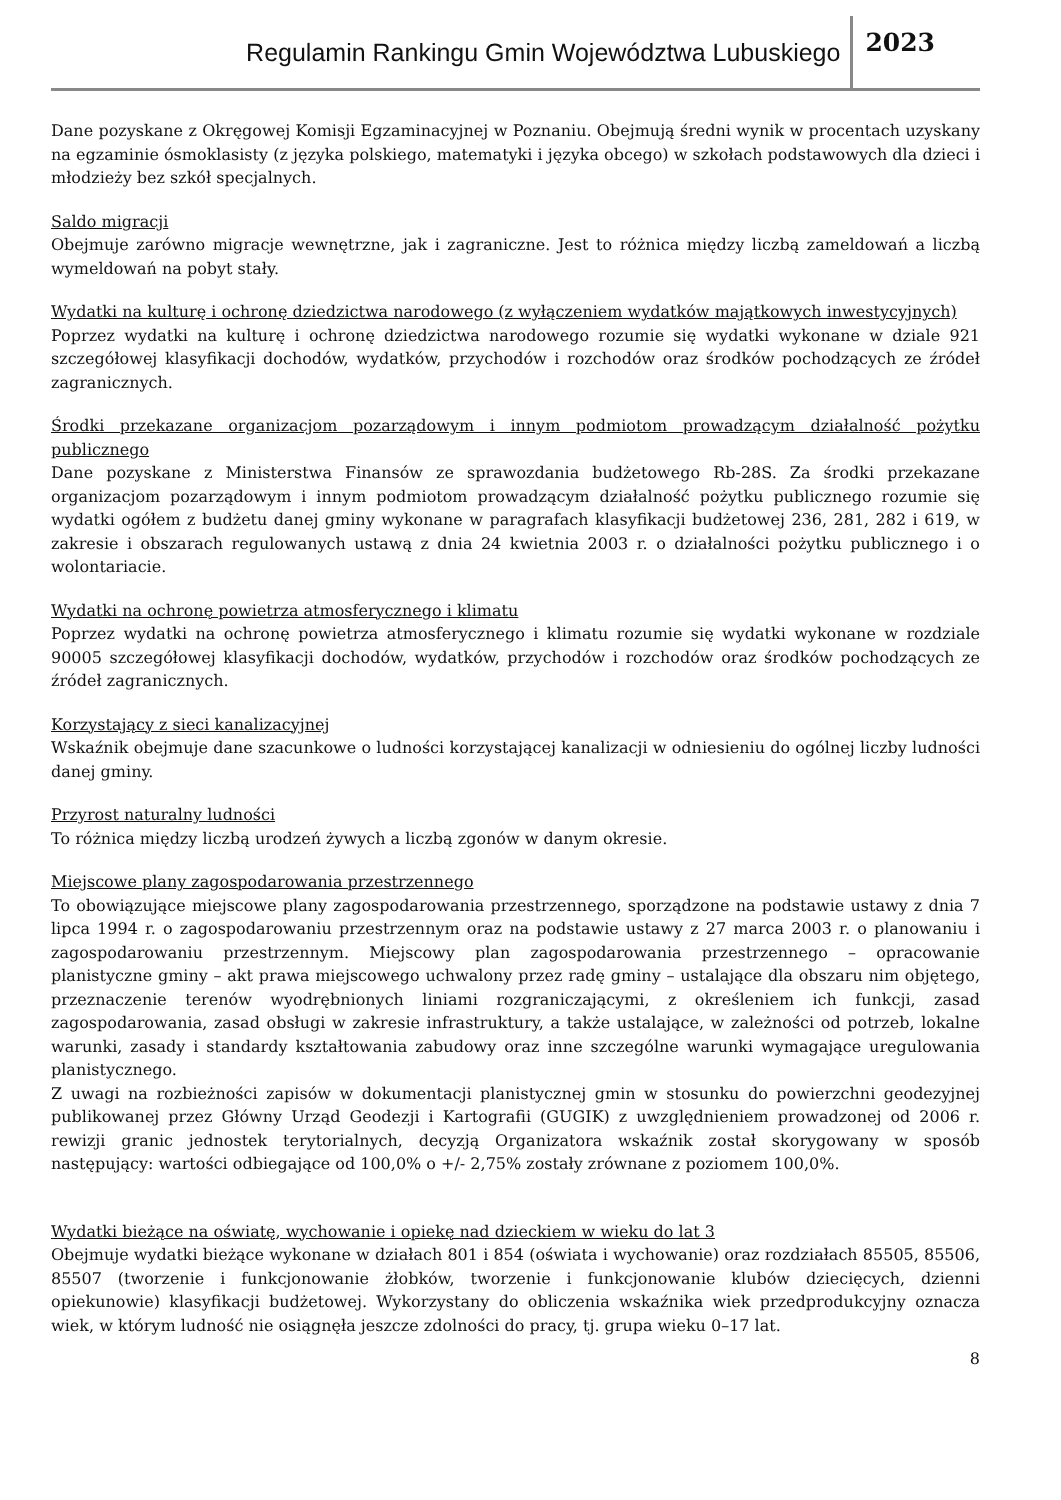Regulamin Rankingu Gmin Województwa Lubuskiego 2023
Dane pozyskane z Okręgowej Komisji Egzaminacyjnej w Poznaniu. Obejmują średni wynik w procentach uzyskany na egzaminie ósmoklasisty (z języka polskiego, matematyki i języka obcego) w szkołach podstawowych dla dzieci i młodzieży bez szkół specjalnych.
Saldo migracji
Obejmuje zarówno migracje wewnętrzne, jak i zagraniczne. Jest to różnica między liczbą zameldowań a liczbą wymeldowań na pobyt stały.
Wydatki na kulturę i ochronę dziedzictwa narodowego (z wyłączeniem wydatków majątkowych inwestycyjnych)
Poprzez wydatki na kulturę i ochronę dziedzictwa narodowego rozumie się wydatki wykonane w dziale 921 szczegółowej klasyfikacji dochodów, wydatków, przychodów i rozchodów oraz środków pochodzących ze źródeł zagranicznych.
Środki przekazane organizacjom pozarządowym i innym podmiotom prowadzącym działalność pożytku publicznego
Dane pozyskane z Ministerstwa Finansów ze sprawozdania budżetowego Rb-28S. Za środki przekazane organizacjom pozarządowym i innym podmiotom prowadzącym działalność pożytku publicznego rozumie się wydatki ogółem z budżetu danej gminy wykonane w paragrafach klasyfikacji budżetowej 236, 281, 282 i 619, w zakresie i obszarach regulowanych ustawą z dnia 24 kwietnia 2003 r. o działalności pożytku publicznego i o wolontariacie.
Wydatki na ochronę powietrza atmosferycznego i klimatu
Poprzez wydatki na ochronę powietrza atmosferycznego i klimatu rozumie się wydatki wykonane w rozdziale 90005 szczegółowej klasyfikacji dochodów, wydatków, przychodów i rozchodów oraz środków pochodzących ze źródeł zagranicznych.
Korzystający z sieci kanalizacyjnej
Wskaźnik obejmuje dane szacunkowe o ludności korzystającej kanalizacji w odniesieniu do ogólnej liczby ludności danej gminy.
Przyrost naturalny ludności
To różnica między liczbą urodzeń żywych a liczbą zgonów w danym okresie.
Miejscowe plany zagospodarowania przestrzennego
To obowiązujące miejscowe plany zagospodarowania przestrzennego, sporządzone na podstawie ustawy z dnia 7 lipca 1994 r. o zagospodarowaniu przestrzennym oraz na podstawie ustawy z 27 marca 2003 r. o planowaniu i zagospodarowaniu przestrzennym. Miejscowy plan zagospodarowania przestrzennego – opracowanie planistyczne gminy – akt prawa miejscowego uchwalony przez radę gminy – ustalające dla obszaru nim objętego, przeznaczenie terenów wyodrębnionych liniami rozgraniczającymi, z określeniem ich funkcji, zasad zagospodarowania, zasad obsługi w zakresie infrastruktury, a także ustalające, w zależności od potrzeb, lokalne warunki, zasady i standardy kształtowania zabudowy oraz inne szczególne warunki wymagające uregulowania planistycznego.
Z uwagi na rozbieżności zapisów w dokumentacji planistycznej gmin w stosunku do powierzchni geodezyjnej publikowanej przez Główny Urząd Geodezji i Kartografii (GUGIK) z uwzględnieniem prowadzonej od 2006 r. rewizji granic jednostek terytorialnych, decyzją Organizatora wskaźnik został skorygowany w sposób następujący: wartości odbiegające od 100,0% o +/- 2,75% zostały zrównane z poziomem 100,0%.
Wydatki bieżące na oświatę, wychowanie i opiekę nad dzieckiem w wieku do lat 3
Obejmuje wydatki bieżące wykonane w działach 801 i 854 (oświata i wychowanie) oraz rozdziałach 85505, 85506, 85507 (tworzenie i funkcjonowanie żłobków, tworzenie i funkcjonowanie klubów dziecięcych, dzienni opiekunowie) klasyfikacji budżetowej. Wykorzystany do obliczenia wskaźnika wiek przedprodukcyjny oznacza wiek, w którym ludność nie osiągnęła jeszcze zdolności do pracy, tj. grupa wieku 0–17 lat.
8